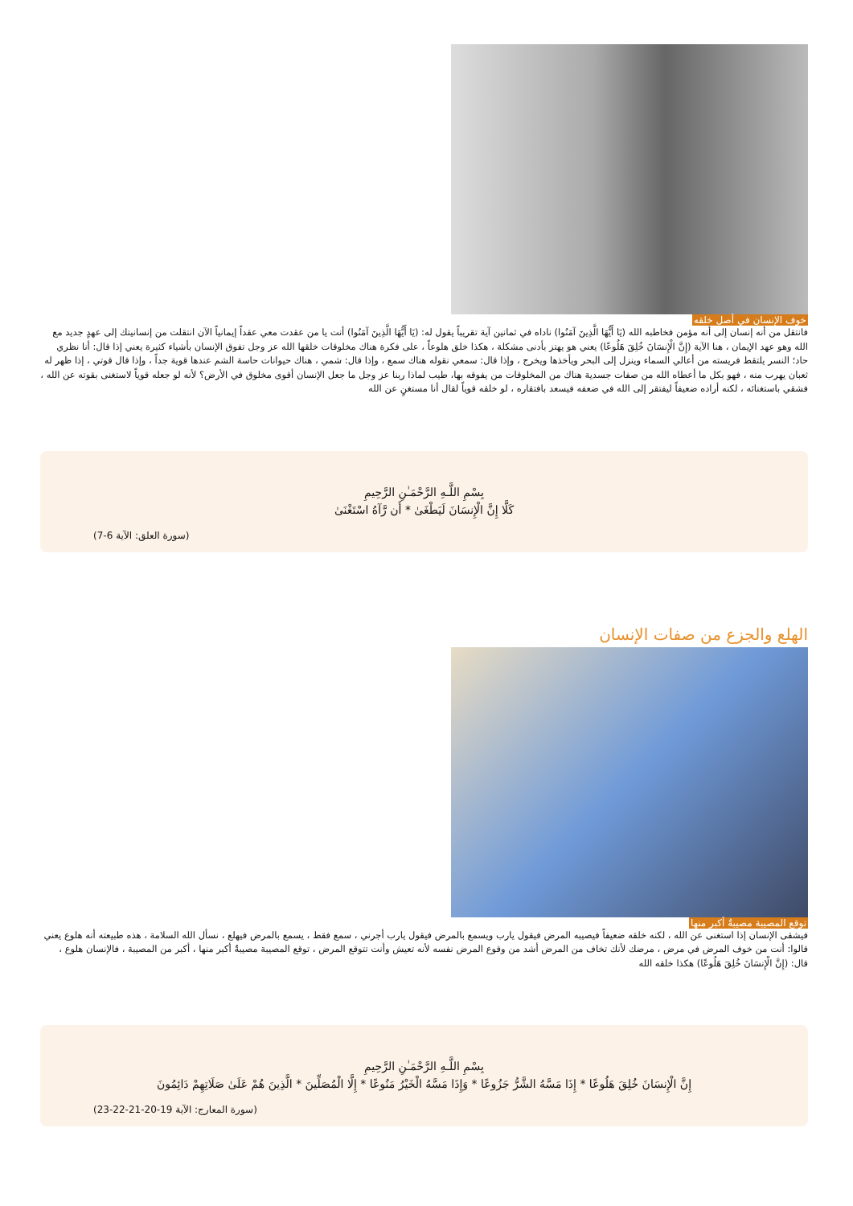خوف الإنسان في أصل خلقه
فانتقل من أنه إنسان إلى أنه مؤمن فخاطبه الله (يَا أَيُّهَا الَّذِينَ آمَنُوا) ناداه في ثمانين آية تقريباً يقول له: (يَا أَيُّهَا الَّذِينَ آمَنُوا) أنت يا من عقدت معي عقداً إيمانياً الآن انتقلت من إنسانيتك إلى عهدٍ جديد مع الله وهو عهد الإيمان ، هنا الآية (إِنَّ الْإِنسَانَ خُلِقَ هَلُوعًا) يعني هو يهتز بأدنى مشكلة ، هكذا خلق هلوعاً ، على فكرة هناك مخلوقات خلقها الله عز وجل تفوق الإنسان بأشياء كثيرة يعني إذا قال: أنا نظري حاد؛ النسر يلتقط فريسته من أعالي السماء وينزل إلى البحر ويأخذها ويخرج ، وإذا قال: سمعي نقوله هناك سمع ، وإذا قال: شمي ، هناك حيوانات حاسة الشم عندها قوية جداً ، وإذا قال قوتي ، إذا ظهر له ثعبان يهرب منه ، فهو بكل ما أعطاه الله من صفات جسدية هناك من المخلوقات من يفوقه بها، طيب لماذا ربنا عز وجل ما جعل الإنسان أقوى مخلوق في الأرض؟ لأنه لو جعله قوياً لاستغنى بقوته عن الله ، فشقي باستغنائه ، لكنه أراده ضعيفاً ليفتقر إلى الله في ضعفه فيسعد بافتقاره ، لو خلقه قوياً لقال أنا مستغنٍ عن الله
بِسْمِ اللَّـهِ الرَّحْمَـٰنِ الرَّحِيمِ
كَلَّا إِنَّ الْإِنسَانَ لَيَطْغَىٰ * أَن رَّآهُ اسْتَغْنَىٰ
(سورة العلق: الآية 6-7)
الهلع والجزع من صفات الإنسان
توقع المصيبة مصيبةٌ أكبر منها
فيشقى الإنسان إذا استغنى عن الله ، لكنه خلقه ضعيفاً فيصيبه المرض فيقول يارب ويسمع بالمرض فيقول يارب أجرني ، سمع فقط ، يسمع بالمرض فيهلع ، نسأل الله السلامة ، هذه طبيعته أنه هلوع يعني قالوا: أنت من خوف المرض في مرض ، مرضك لأنك تخاف من المرض أشد من وقوع المرض نفسه لأنه تعيش وأنت تتوقع المرض ، توقع المصيبة مصيبةٌ أكبر منها ، أكبر من المصيبة ، فالإنسان هلوع ، قال: (إِنَّ الْإِنسَانَ خُلِقَ هَلُوعًا) هكذا خلقه الله
بِسْمِ اللَّـهِ الرَّحْمَـٰنِ الرَّحِيمِ
إِنَّ الْإِنسَانَ خُلِقَ هَلُوعًا * إِذَا مَسَّهُ الشَّرُّ جَزُوعًا * وَإِذَا مَسَّهُ الْخَيْرُ مَنُوعًا * إِلَّا الْمُصَلِّينَ * الَّذِينَ هُمْ عَلَىٰ صَلَاتِهِمْ دَائِمُونَ
(سورة المعارج: الآية 19-20-21-22-23)